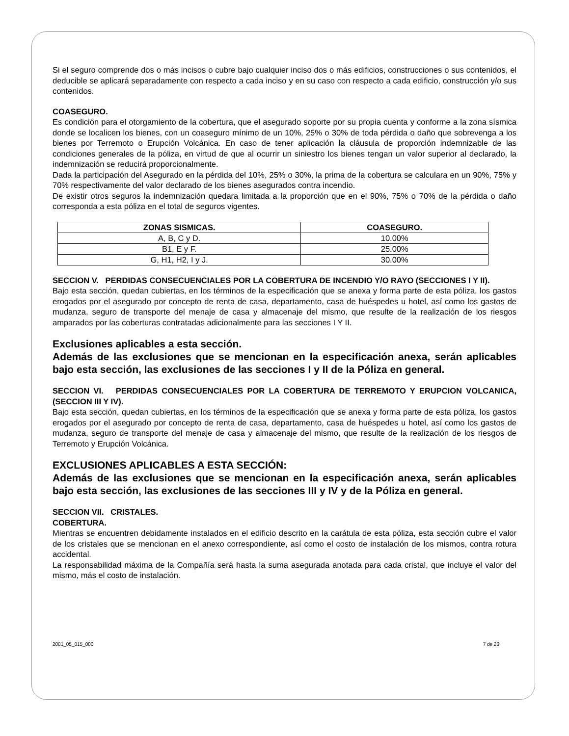Si el seguro comprende dos o más incisos o cubre bajo cualquier inciso dos o más edificios, construcciones o sus contenidos, el deducible se aplicará separadamente con respecto a cada inciso y en su caso con respecto a cada edificio, construcción y/o sus contenidos.
COASEGURO.
Es condición para el otorgamiento de la cobertura, que el asegurado soporte por su propia cuenta y conforme a la zona sísmica donde se localicen los bienes, con un coaseguro mínimo de un 10%, 25% o 30% de toda pérdida o daño que sobrevenga a los bienes por Terremoto o Erupción Volcánica. En caso de tener aplicación la cláusula de proporción indemnizable de las condiciones generales de la póliza, en virtud de que al ocurrir un siniestro los bienes tengan un valor superior al declarado, la indemnización se reducirá proporcionalmente.
Dada la participación del Asegurado en la pérdida del 10%, 25% o 30%, la prima de la cobertura se calculara en un 90%, 75% y 70% respectivamente del valor declarado de los bienes asegurados contra incendio.
De existir otros seguros la indemnización quedara limitada a la proporción que en el 90%, 75% o 70% de la pérdida o daño corresponda a esta póliza en el total de seguros vigentes.
| ZONAS SISMICAS. | COASEGURO. |
| --- | --- |
| A, B, C y D. | 10.00% |
| B1, E y F. | 25.00% |
| G, H1, H2, I y J. | 30.00% |
SECCION V. PERDIDAS CONSECUENCIALES POR LA COBERTURA DE INCENDIO Y/O RAYO (SECCIONES I Y II).
Bajo esta sección, quedan cubiertas, en los términos de la especificación que se anexa y forma parte de esta póliza, los gastos erogados por el asegurado por concepto de renta de casa, departamento, casa de huéspedes u hotel, así como los gastos de mudanza, seguro de transporte del menaje de casa y almacenaje del mismo, que resulte de la realización de los riesgos amparados por las coberturas contratadas adicionalmente para las secciones I Y II.
Exclusiones aplicables a esta sección.
Además de las exclusiones que se mencionan en la especificación anexa, serán aplicables bajo esta sección, las exclusiones de las secciones I y II de la Póliza en general.
SECCION VI. PERDIDAS CONSECUENCIALES POR LA COBERTURA DE TERREMOTO Y ERUPCION VOLCANICA, (SECCION III Y IV).
Bajo esta sección, quedan cubiertas, en los términos de la especificación que se anexa y forma parte de esta póliza, los gastos erogados por el asegurado por concepto de renta de casa, departamento, casa de huéspedes u hotel, así como los gastos de mudanza, seguro de transporte del menaje de casa y almacenaje del mismo, que resulte de la realización de los riesgos de Terremoto y Erupción Volcánica.
EXCLUSIONES APLICABLES A ESTA SECCIÓN:
Además de las exclusiones que se mencionan en la especificación anexa, serán aplicables bajo esta sección, las exclusiones de las secciones III y IV y de la Póliza en general.
SECCION VII. CRISTALES.
COBERTURA.
Mientras se encuentren debidamente instalados en el edificio descrito en la carátula de esta póliza, esta sección cubre el valor de los cristales que se mencionan en el anexo correspondiente, así como el costo de instalación de los mismos, contra rotura accidental.
La responsabilidad máxima de la Compañía será hasta la suma asegurada anotada para cada cristal, que incluye el valor del mismo, más el costo de instalación.
2001_05_015_000 7 de 20